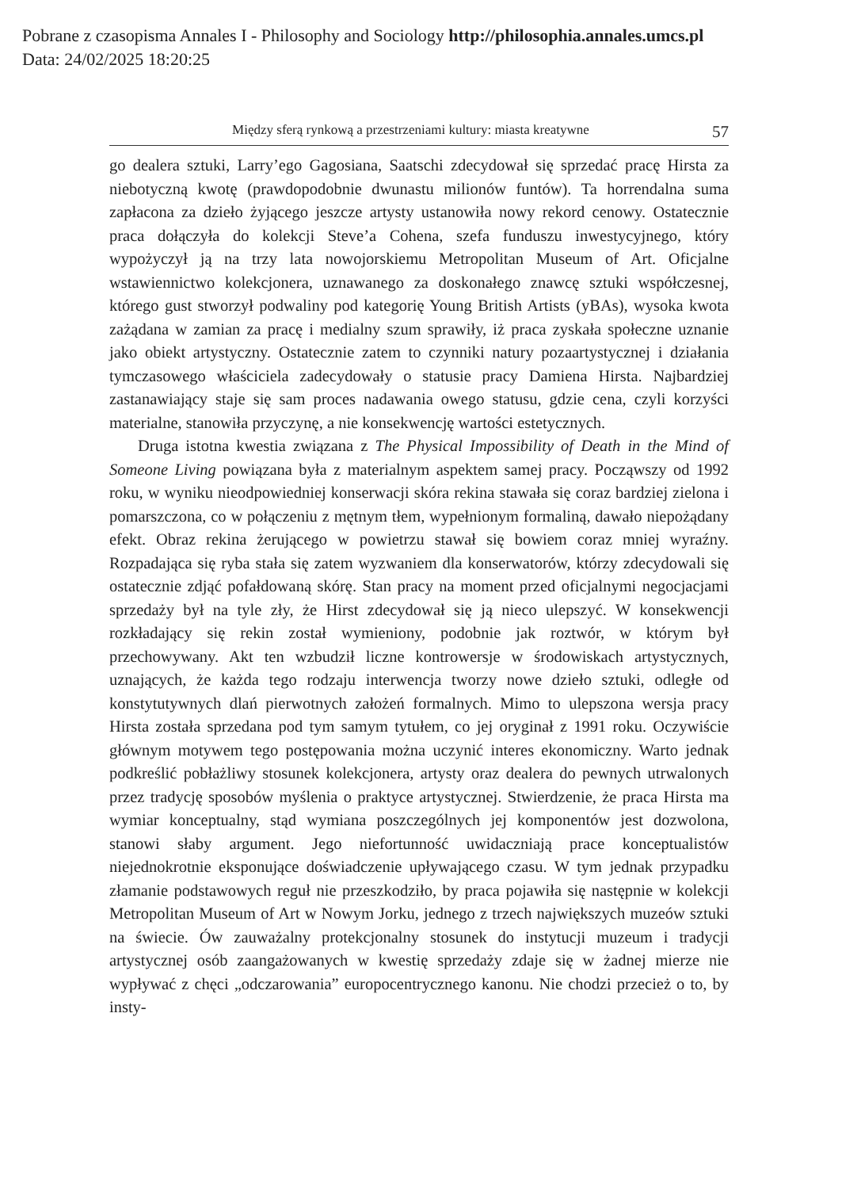Pobrane z czasopisma Annales I - Philosophy and Sociology http://philosophia.annales.umcs.pl
Data: 24/02/2025 18:20:25
Między sferą rynkową a przestrzeniami kultury: miasta kreatywne 57
go dealera sztuki, Larry’ego Gagosiana, Saatschi zdecydował się sprzedać pracę Hirsta za niebotyczną kwotę (prawdopodobnie dwunastu milionów funtów). Ta horrendalna suma zapłacona za dzieło żyjącego jeszcze artysty ustanowiła nowy rekord cenowy. Ostatecznie praca dołączyła do kolekcji Steve’a Cohena, szefa funduszu inwestycyjnego, który wypożyczył ją na trzy lata nowojorskiemu Metropolitan Museum of Art. Oficjalne wstawiennictwo kolekcjonera, uznawanego za doskonałego znawcę sztuki współczesnej, którego gust stworzył podwaliny pod kategorię Young British Artists (yBAs), wysoka kwota zażądana w zamian za pracę i medialny szum sprawiły, iż praca zyskała społeczne uznanie jako obiekt artystyczny. Ostatecznie zatem to czynniki natury pozaartystycznej i działania tymczasowego właściciela zadecydowały o statusie pracy Damiena Hirsta. Najbardziej zastanawiający staje się sam proces nadawania owego statusu, gdzie cena, czyli korzyści materialne, stanowiła przyczynę, a nie konsekwencję wartości estetycznych.
Druga istotna kwestia związana z The Physical Impossibility of Death in the Mind of Someone Living powiązana była z materialnym aspektem samej pracy. Począwszy od 1992 roku, w wyniku nieodpowiedniej konserwacji skóra rekina stawała się coraz bardziej zielona i pomarszczona, co w połączeniu z mętnym tłem, wypełnionym formaliną, dawało niepożądany efekt. Obraz rekina żerującego w powietrzu stawał się bowiem coraz mniej wyraźny. Rozpadająca się ryba stała się zatem wyzwaniem dla konserwatorów, którzy zdecydowali się ostatecznie zdjąć pofałdowaną skórę. Stan pracy na moment przed oficjalnymi negocjacjami sprzedaży był na tyle zły, że Hirst zdecydował się ją nieco ulepszyć. W konsekwencji rozkładający się rekin został wymieniony, podobnie jak roztwór, w którym był przechowywany. Akt ten wzbudził liczne kontrowersje w środowiskach artystycznych, uznających, że każda tego rodzaju interwencja tworzy nowe dzieło sztuki, odległe od konstytutywnych dlań pierwotnych założeń formalnych. Mimo to ulepszona wersja pracy Hirsta została sprzedana pod tym samym tytułem, co jej oryginał z 1991 roku. Oczywiście głównym motywem tego postępowania można uczynić interes ekonomiczny. Warto jednak podkreślić pobłażliwy stosunek kolekcjonera, artysty oraz dealera do pewnych utrwalonych przez tradycję sposobów myślenia o praktyce artystycznej. Stwierdzenie, że praca Hirsta ma wymiar konceptualny, stąd wymiana poszczególnych jej komponentów jest dozwolona, stanowi słaby argument. Jego niefortunność uwidaczniają prace konceptualistów niejednokrotnie eksponujące doświadczenie upływającego czasu. W tym jednak przypadku złamanie podstawowych reguł nie przeszkodziło, by praca pojawiła się następnie w kolekcji Metropolitan Museum of Art w Nowym Jorku, jednego z trzech największych muzeów sztuki na świecie. Ów zauważalny protekcjonalny stosunek do instytucji muzeum i tradycji artystycznej osób zaangażowanych w kwestię sprzedaży zdaje się w żadnej mierze nie wypływać z chęci „odczarowania” europocentrycznego kanonu. Nie chodzi przecież o to, by insty-